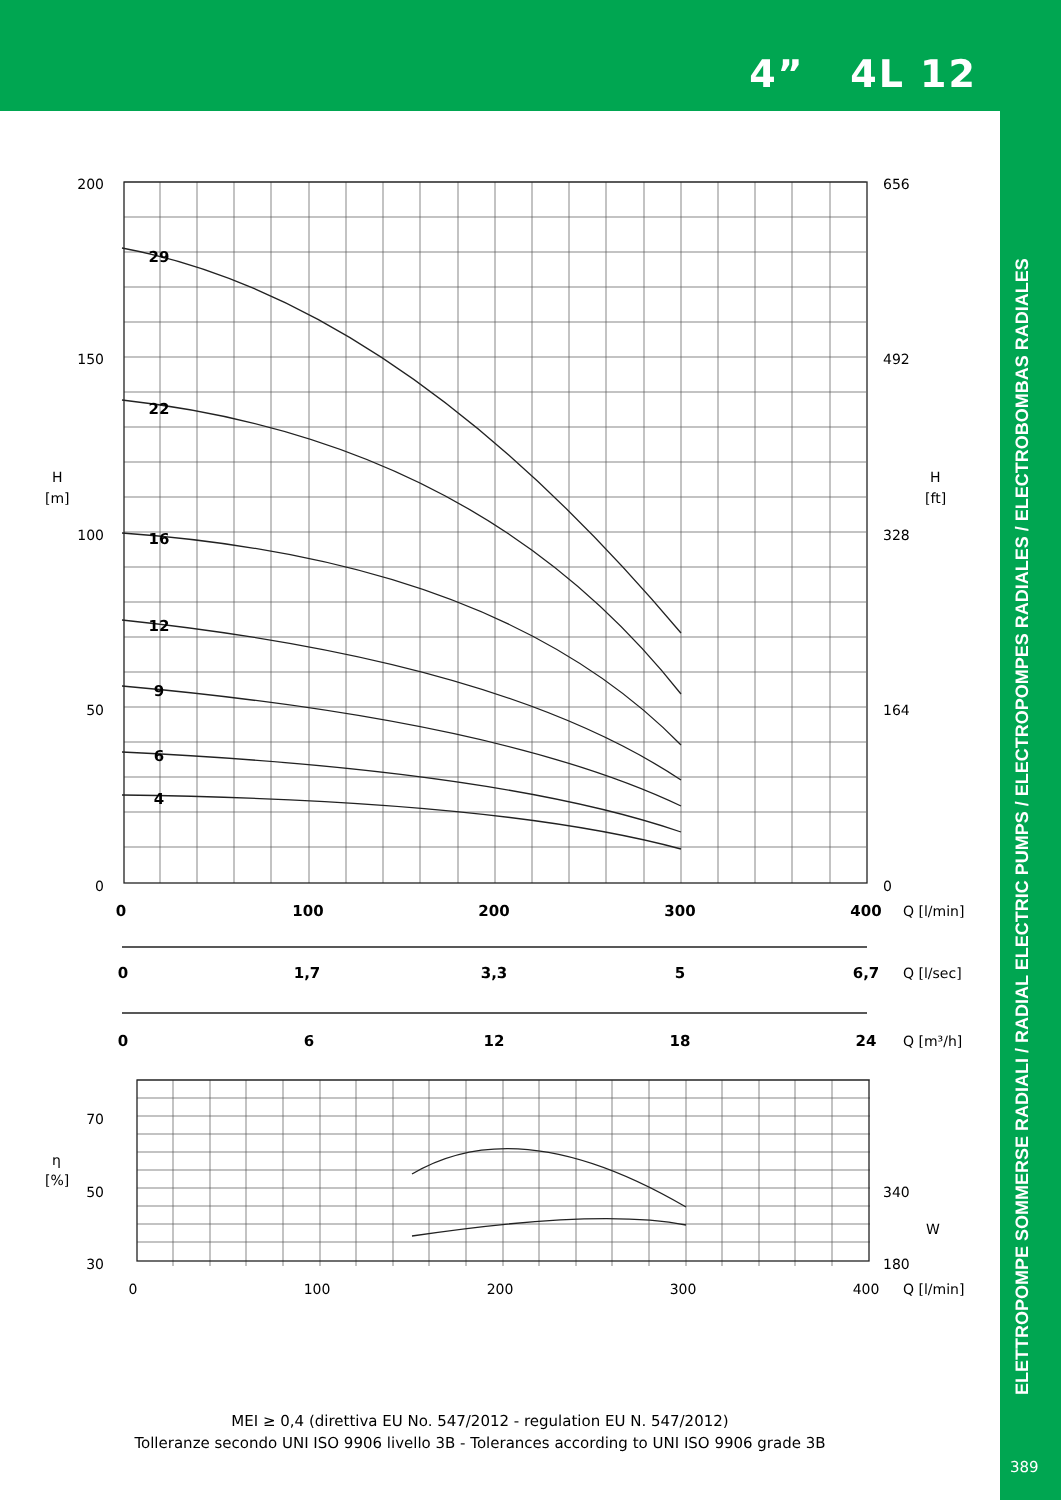4” 4L 12
ELETTROPOMPE SOMMERSE RADIALI / RADIAL ELECTRIC PUMPS / ELECTROPOMPES RADIALES / ELECTROBOMBAS RADIALES
29
22
16
12
9
6
4
0
100
200
300
400
0
1,7
3,3
5
6,7
0
6
12
18
24
200
150
100
50
0
70
50
30
656
492
328
164
0
340
180
W
H
[m]
H
[ft]
η
[%]
Q [l/min]
Q [l/sec]
Q [m³/h]
Q [l/min]
0
100
200
300
400
MEI ≥ 0,4 (direttiva EU No. 547/2012 - regulation EU N. 547/2012)
Tolleranze secondo UNI ISO 9906 livello 3B - Tolerances according to UNI ISO 9906 grade 3B
389